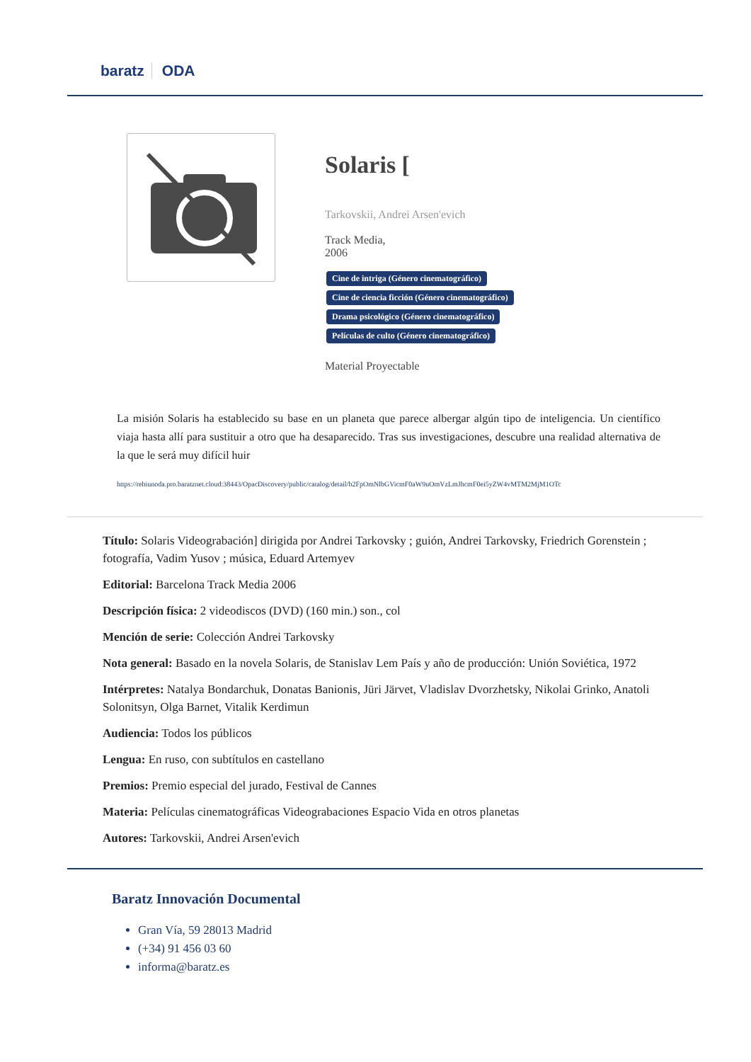baratz ODA
Solaris [
Tarkovskii, Andrei Arsen'evich
Track Media,
2006
Cine de intriga (Género cinematográfico) Cine de ciencia ficción (Género cinematográfico) Drama psicológico (Género cinematográfico) Películas de culto (Género cinematográfico)
Material Proyectable
La misión Solaris ha establecido su base en un planeta que parece albergar algún tipo de inteligencia. Un científico viaja hasta allí para sustituir a otro que ha desaparecido. Tras sus investigaciones, descubre una realidad alternativa de la que le será muy difícil huir
https://rebiunoda.pro.baratznet.cloud:38443/OpacDiscovery/public/catalog/detail/b2FpOmNlbGVicmF0aW9uOmVzLmJhcmF0ei5yZW4vMTM2MjM1OTc
Título: Solaris Videograbación] dirigida por Andrei Tarkovsky ; guión, Andrei Tarkovsky, Friedrich Gorenstein ; fotografía, Vadim Yusov ; música, Eduard Artemyev
Editorial: Barcelona Track Media 2006
Descripción física: 2 videodiscos (DVD) (160 min.) son., col
Mención de serie: Colección Andrei Tarkovsky
Nota general: Basado en la novela Solaris, de Stanislav Lem País y año de producción: Unión Soviética, 1972
Intérpretes: Natalya Bondarchuk, Donatas Banionis, Jüri Järvet, Vladislav Dvorzhetsky, Nikolai Grinko, Anatoli Solonitsyn, Olga Barnet, Vitalik Kerdimun
Audiencia: Todos los públicos
Lengua: En ruso, con subtítulos en castellano
Premios: Premio especial del jurado, Festival de Cannes
Materia: Películas cinematográficas Videograbaciones Espacio Vida en otros planetas
Autores: Tarkovskii, Andrei Arsen'evich
Baratz Innovación Documental
Gran Vía, 59 28013 Madrid
(+34) 91 456 03 60
informa@baratz.es